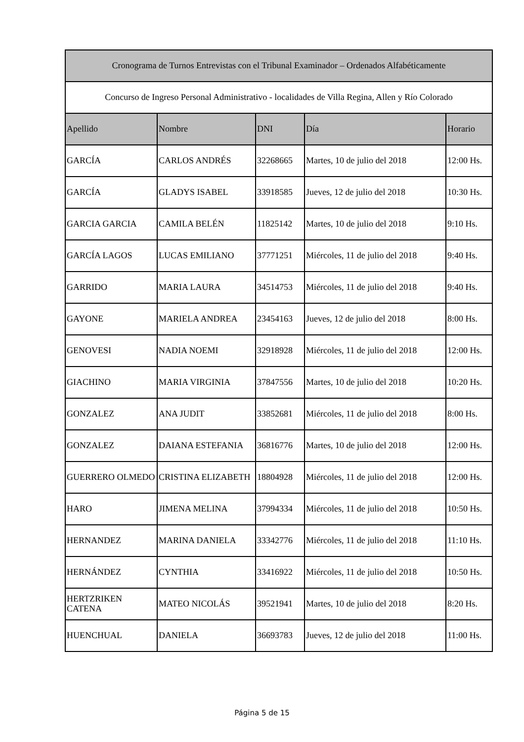| Cronograma de Turnos Entrevistas con el Tribunal Examinador – Ordenados Alfabéticamente | | | | |
| Concurso de Ingreso Personal Administrativo - localidades de Villa Regina, Allen y Río Colorado | | | | |
| Apellido | Nombre | DNI | Día | Horario |
| GARCÍA | CARLOS ANDRÉS | 32268665 | Martes, 10 de julio del 2018 | 12:00 Hs. |
| GARCÍA | GLADYS ISABEL | 33918585 | Jueves, 12 de julio del 2018 | 10:30 Hs. |
| GARCIA GARCIA | CAMILA BELÉN | 11825142 | Martes, 10 de julio del 2018 | 9:10 Hs. |
| GARCÍA LAGOS | LUCAS EMILIANO | 37771251 | Miércoles, 11 de julio del 2018 | 9:40 Hs. |
| GARRIDO | MARIA LAURA | 34514753 | Miércoles, 11 de julio del 2018 | 9:40 Hs. |
| GAYONE | MARIELA ANDREA | 23454163 | Jueves, 12 de julio del 2018 | 8:00 Hs. |
| GENOVESI | NADIA NOEMI | 32918928 | Miércoles, 11 de julio del 2018 | 12:00 Hs. |
| GIACHINO | MARIA VIRGINIA | 37847556 | Martes, 10 de julio del 2018 | 10:20 Hs. |
| GONZALEZ | ANA JUDIT | 33852681 | Miércoles, 11 de julio del 2018 | 8:00 Hs. |
| GONZALEZ | DAIANA ESTEFANIA | 36816776 | Martes, 10 de julio del 2018 | 12:00 Hs. |
| GUERRERO OLMEDO | CRISTINA ELIZABETH | 18804928 | Miércoles, 11 de julio del 2018 | 12:00 Hs. |
| HARO | JIMENA MELINA | 37994334 | Miércoles, 11 de julio del 2018 | 10:50 Hs. |
| HERNANDEZ | MARINA DANIELA | 33342776 | Miércoles, 11 de julio del 2018 | 11:10 Hs. |
| HERNÁNDEZ | CYNTHIA | 33416922 | Miércoles, 11 de julio del 2018 | 10:50 Hs. |
| HERTZRIKEN CATENA | MATEO NICOLÁS | 39521941 | Martes, 10 de julio del 2018 | 8:20 Hs. |
| HUENCHUAL | DANIELA | 36693783 | Jueves, 12 de julio del 2018 | 11:00 Hs. |
Página 5 de 15